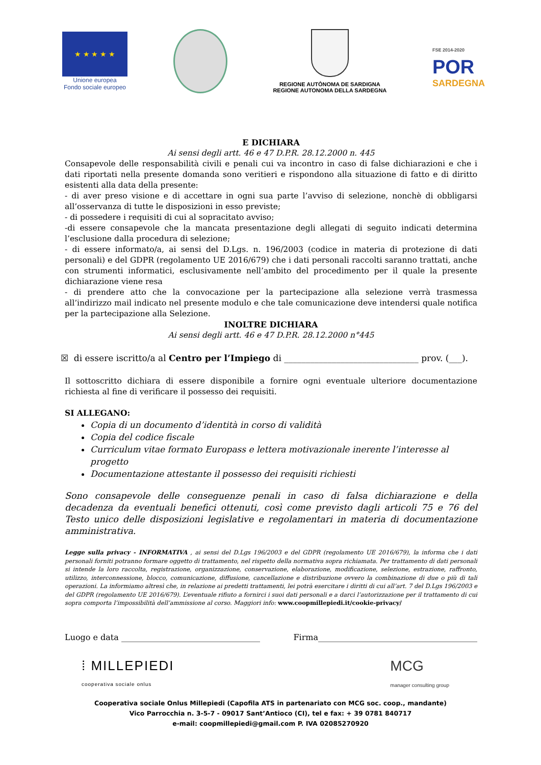★ ★ ★ ★ ★
Unione europea
Fondo sociale europeo
REGIONE AUTÒNOMA DE SARDIGNA
REGIONE AUTONOMA DELLA SARDEGNA
FSE 2014-2020
POR
SARDEGNA
E DICHIARA
Ai sensi degli artt. 46 e 47 D.P.R. 28.12.2000 n. 445
Consapevole delle responsabilità civili e penali cui va incontro in caso di false dichiarazioni e che i dati riportati nella presente domanda sono veritieri e rispondono alla situazione di fatto e di diritto esistenti alla data della presente:
- di aver preso visione e di accettare in ogni sua parte l’avviso di selezione, nonchè di obbligarsi all’osservanza di tutte le disposizioni in esso previste;
- di possedere i requisiti di cui al sopracitato avviso;
-di essere consapevole che la mancata presentazione degli allegati di seguito indicati determina l’esclusione dalla procedura di selezione;
- di essere informato/a, ai sensi del D.Lgs. n. 196/2003 (codice in materia di protezione di dati personali) e del GDPR (regolamento UE 2016/679) che i dati personali raccolti saranno trattati, anche con strumenti informatici, esclusivamente nell’ambito del procedimento per il quale la presente dichiarazione viene resa
- di prendere atto che la convocazione per la partecipazione alla selezione verrà trasmessa all’indirizzo mail indicato nel presente modulo e che tale comunicazione deve intendersi quale notifica per la partecipazione alla Selezione.
INOLTRE DICHIARA
Ai sensi degli artt. 46 e 47 D.P.R. 28.12.2000 n°445
☒ di essere iscritto/a al Centro per l’Impiego di _______________________________ prov. (___).
Il sottoscritto dichiara di essere disponibile a fornire ogni eventuale ulteriore documentazione richiesta al fine di verificare il possesso dei requisiti.
SI ALLEGANO:
Copia di un documento d’identità in corso di validità
Copia del codice fiscale
Curriculum vitae formato Europass e lettera motivazionale inerente l’interesse al progetto
Documentazione attestante il possesso dei requisiti richiesti
Sono consapevole delle conseguenze penali in caso di falsa dichiarazione e della decadenza da eventuali benefici ottenuti, così come previsto dagli articoli 75 e 76 del Testo unico delle disposizioni legislative e regolamentari in materia di documentazione amministrativa.
Legge sulla privacy - INFORMATIVA , ai sensi del D.Lgs 196/2003 e del GDPR (regolamento UE 2016/679), la informa che i dati personali forniti potranno formare oggetto di trattamento, nel rispetto della normativa sopra richiamata. Per trattamento di dati personali si intende la loro raccolta, registrazione, organizzazione, conservazione, elaborazione, modificazione, selezione, estrazione, raffronto, utilizzo, interconnessione, blocco, comunicazione, diffusione, cancellazione e distribuzione ovvero la combinazione di due o più di tali operazioni. La informiamo altresì che, in relazione ai predetti trattamenti, lei potrà esercitare i diritti di cui all’art. 7 del D.Lgs 196/2003 e del GDPR (regolamento UE 2016/679). L’eventuale rifiuto a fornirci i suoi dati personali e a darci l’autorizzazione per il trattamento di cui sopra comporta l’impossibilità dell’ammissione al corso. Maggiori info: www.coopmillepiedi.it/cookie-privacy/
Luogo e data __________________________________ Firma_______________________________________
⁞ MILLEPIEDI
cooperativa sociale onlus
MCG
manager consulting group
Cooperativa sociale Onlus Millepiedi (Capofila ATS in partenariato con MCG soc. coop., mandante)
Vico Parrocchia n. 3-5-7 - 09017 Sant’Antioco (CI), tel e fax: + 39 0781 840717
e-mail: coopmillepiedi@gmail.com P. IVA 02085270920